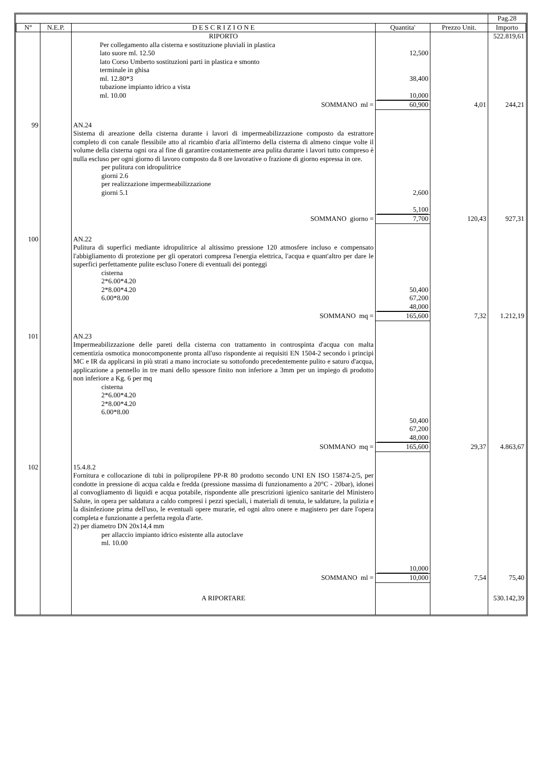| | | | | | Pag.28 |
| N° | N.E.P. | D E S C R I Z I O N E | Quantita' | Prezzo Unit. | Importo |
| | | RIPORTO | | | 522.819,61 |
| | | Per collegamento alla cisterna e sostituzione pluviali in plastica lato suore ml. 12.50 lato Corso Umberto sostituzioni parti in plastica e smonto terminale in ghisa ml. 12.80*3 tubazione impianto idrico a vista ml. 10.00 | 12,500 38,400 10,000 | | |
| | | SOMMANO ml = | 60,900 | 4,01 | 244,21 |
| 99 | | AN.24 Sistema di areazione della cisterna durante i lavori di impermeabilizzazione composto da estrattore completo di con canale flessibile atto al ricambio d'aria all'interno della cisterna di almeno cinque volte il volume della cisterna ogni ora al fine di garantire costantemente area pulita durante i lavori tutto compreso è nulla escluso per ogni giorno di lavoro composto da 8 ore lavorative o frazione di giorno espressa in ore. per pulitura con idropulitrice giorni 2.6 per realizzazione impermeabilizzazione giorni 5.1 | 2,600 5,100 | | |
| | | SOMMANO giorno = | 7,700 | 120,43 | 927,31 |
| 100 | | AN.22 Pulitura di superfici mediante idropulitrice al altissimo pressione 120 atmosfere incluso e compensato l'abbigliamento di protezione per gli operatori compresa l'energia elettrica, l'acqua e quant'altro per dare le superfici perfettamente pulite escluso l'onere di eventuali dei ponteggi cisterna 2*6.00*4.20 2*8.00*4.20 6.00*8.00 | 50,400 67,200 48,000 | | |
| | | SOMMANO mq = | 165,600 | 7,32 | 1.212,19 |
| 101 | | AN.23 Impermeabilizzazione delle pareti della cisterna con trattamento in controspinta d'acqua con malta cementizia osmotica monocomponente pronta all'uso rispondente ai requisiti EN 1504-2 secondo i principi MC e IR da applicarsi in più strati a mano incrociate su sottofondo precedentemente pulito e saturo d'acqua, applicazione a pennello in tre mani dello spessore finito non inferiore a 3mm per un impiego di prodotto non inferiore a Kg. 6 per mq cisterna 2*6.00*4.20 2*8.00*4.20 6.00*8.00 | 50,400 67,200 48,000 | | |
| | | SOMMANO mq = | 165,600 | 29,37 | 4.863,67 |
| 102 | | 15.4.8.2 Fornitura e collocazione di tubi in polipropilene PP-R 80 prodotto secondo UNI EN ISO 15874-2/5, per condotte in pressione di acqua calda e fredda (pressione massima di funzionamento a 20°C - 20bar), idonei al convogliamento di liquidi e acqua potabile, rispondente alle prescrizioni igienico sanitarie del Ministero Salute, in opera per saldatura a caldo compresi i pezzi speciali, i materiali di tenuta, le saldature, la pulizia e la disinfezione prima dell'uso, le eventuali opere murarie, ed ogni altro onere e magistero per dare l'opera completa e funzionante a perfetta regola d'arte. 2) per diametro DN 20x14,4 mm per allaccio impianto idrico esistente alla autoclave ml. 10.00 | 10,000 | | |
| | | SOMMANO ml = | 10,000 | 7,54 | 75,40 |
| | | A RIPORTARE | | | 530.142,39 |